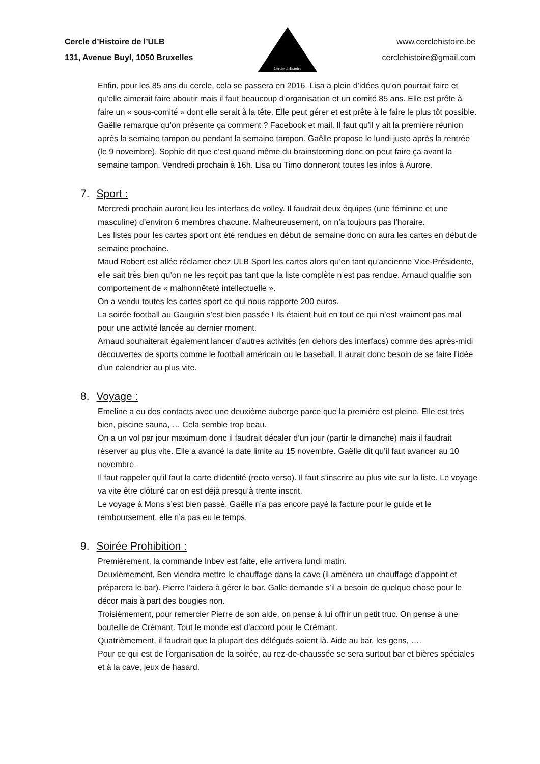Cercle d’Histoire de l’ULB
131, Avenue Buyl, 1050 Bruxelles
Cercle d'Histoire
www.cerclehistoire.be
cerclehistoire@gmail.com
Enfin, pour les 85 ans du cercle, cela se passera en 2016. Lisa a plein d’idées qu’on pourrait faire et qu’elle aimerait faire aboutir mais il faut beaucoup d’organisation et un comité 85 ans. Elle est prête à faire un « sous-comité » dont elle serait à la tête. Elle peut gérer et est prête à le faire le plus tôt possible. Gaëlle remarque qu’on présente ça comment ? Facebook et mail. Il faut qu’il y ait la première réunion après la semaine tampon ou pendant la semaine tampon. Gaëlle propose le lundi juste après la rentrée (le 9 novembre). Sophie dit que c’est quand même du brainstorming donc on peut faire ça avant la semaine tampon. Vendredi prochain à 16h. Lisa ou Timo donneront toutes les infos à Aurore.
7. Sport :
Mercredi prochain auront lieu les interfacs de volley. Il faudrait deux équipes (une féminine et une masculine) d’environ 6 membres chacune. Malheureusement, on n’a toujours pas l’horaire.
Les listes pour les cartes sport ont été rendues en début de semaine donc on aura les cartes en début de semaine prochaine.
Maud Robert est allée réclamer chez ULB Sport les cartes alors qu’en tant qu’ancienne Vice-Présidente, elle sait très bien qu’on ne les reçoit pas tant que la liste complète n’est pas rendue. Arnaud qualifie son comportement de « malhonnêteté intellectuelle ».
On a vendu toutes les cartes sport ce qui nous rapporte 200 euros.
La soirée football au Gauguin s’est bien passée ! Ils étaient huit en tout ce qui n’est vraiment pas mal pour une activité lancée au dernier moment.
Arnaud souhaiterait également lancer d’autres activités (en dehors des interfacs) comme des après-midi découvertes de sports comme le football américain ou le baseball. Il aurait donc besoin de se faire l’idée d’un calendrier au plus vite.
8. Voyage :
Emeline a eu des contacts avec une deuxième auberge parce que la première est pleine. Elle est très bien, piscine sauna, … Cela semble trop beau.
On a un vol par jour maximum donc il faudrait décaler d’un jour (partir le dimanche) mais il faudrait réserver au plus vite. Elle a avancé la date limite au 15 novembre. Gaëlle dit qu’il faut avancer au 10 novembre.
Il faut rappeler qu’il faut la carte d’identité (recto verso). Il faut s’inscrire au plus vite sur la liste. Le voyage va vite être clôturé car on est déjà presqu’à trente inscrit.
Le voyage à Mons s’est bien passé. Gaëlle n’a pas encore payé la facture pour le guide et le remboursement, elle n’a pas eu le temps.
9. Soirée Prohibition :
Premièrement, la commande Inbev est faite, elle arrivera lundi matin.
Deuxièmement, Ben viendra mettre le chauffage dans la cave (il amènera un chauffage d’appoint et préparera le bar). Pierre l’aidera à gérer le bar. Galle demande s’il a besoin de quelque chose pour le décor mais à part des bougies non.
Troisièmement, pour remercier Pierre de son aide, on pense à lui offrir un petit truc. On pense à une bouteille de Crémant. Tout le monde est d’accord pour le Crémant.
Quatrièmement, il faudrait que la plupart des délégués soient là. Aide au bar, les gens, ….
Pour ce qui est de l’organisation de la soirée, au rez-de-chaussée se sera surtout bar et bières spéciales et à la cave, jeux de hasard.